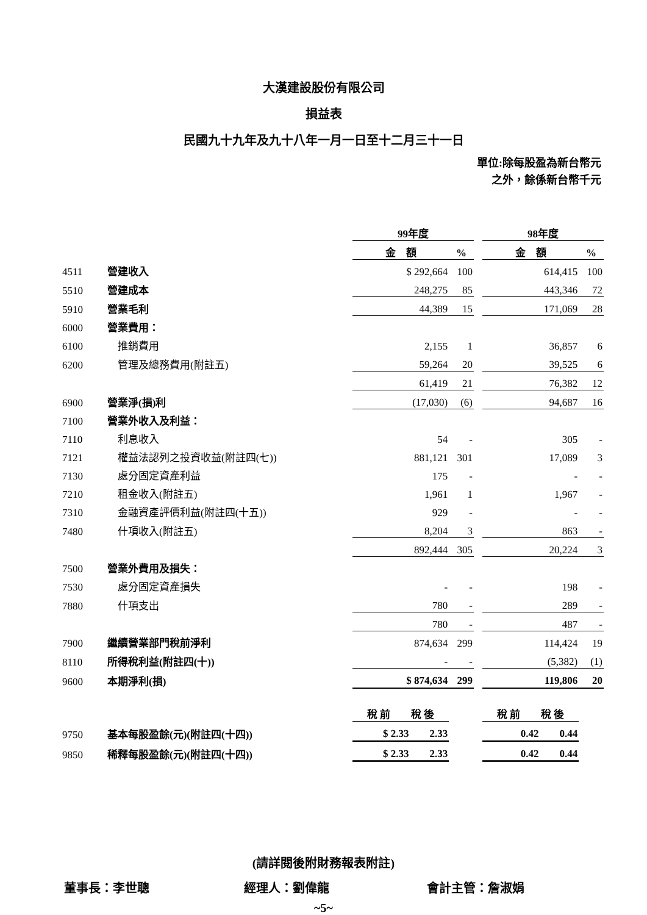大漢建設股份有限公司
損益表
民國九十九年及九十八年一月一日至十二月三十一日
單位:除每股盈為新台幣元
之外，餘係新台幣千元
| | | 99年度 | | | 98年度 | |
| | | 金 額 | % | | 金 額 | % |
| 4511 | 營建收入 | $ 292,664 | 100 | | 614,415 | 100 |
| 5510 | 營建成本 | 248,275 | 85 | | 443,346 | 72 |
| 5910 | 營業毛利 | 44,389 | 15 | | 171,069 | 28 |
| 6000 | 營業費用： | | | | | |
| 6100 | 推銷費用 | 2,155 | 1 | | 36,857 | 6 |
| 6200 | 管理及總務費用(附註五) | 59,264 | 20 | | 39,525 | 6 |
| | | 61,419 | 21 | | 76,382 | 12 |
| 6900 | 營業淨(損)利 | (17,030) | (6) | | 94,687 | 16 |
| 7100 | 營業外收入及利益： | | | | | |
| 7110 | 利息收入 | 54 | - | | 305 | - |
| 7121 | 權益法認列之投資收益(附註四(七)) | 881,121 | 301 | | 17,089 | 3 |
| 7130 | 處分固定資產利益 | 175 | - | | - | - |
| 7210 | 租金收入(附註五) | 1,961 | 1 | | 1,967 | - |
| 7310 | 金融資產評價利益(附註四(十五)) | 929 | - | | - | - |
| 7480 | 什項收入(附註五) | 8,204 | 3 | | 863 | - |
| | | 892,444 | 305 | | 20,224 | 3 |
| 7500 | 營業外費用及損失： | | | | | |
| 7530 | 處分固定資產損失 | - | - | | 198 | - |
| 7880 | 什項支出 | 780 | - | | 289 | - |
| | | 780 | - | | 487 | - |
| 7900 | 繼續營業部門稅前淨利 | 874,634 | 299 | | 114,424 | 19 |
| 8110 | 所得稅利益(附註四(十)) | - | - | | (5,382) | (1) |
| 9600 | 本期淨利(損) | $ 874,634 | 299 | | 119,806 | 20 |
| | | 稅 前 稅 後 | | | 稅 前 稅 後 | |
| 9750 | 基本每股盈餘(元)(附註四(十四)) | $ 2.33 2.33 | | | 0.42 0.44 | |
| 9850 | 稀釋每股盈餘(元)(附註四(十四)) | $ 2.33 2.33 | | | 0.42 0.44 | |
(請詳閱後附財務報表附註)
董事長：李世聰 經理人：劉偉龍 會計主管：詹淑娟
~5~